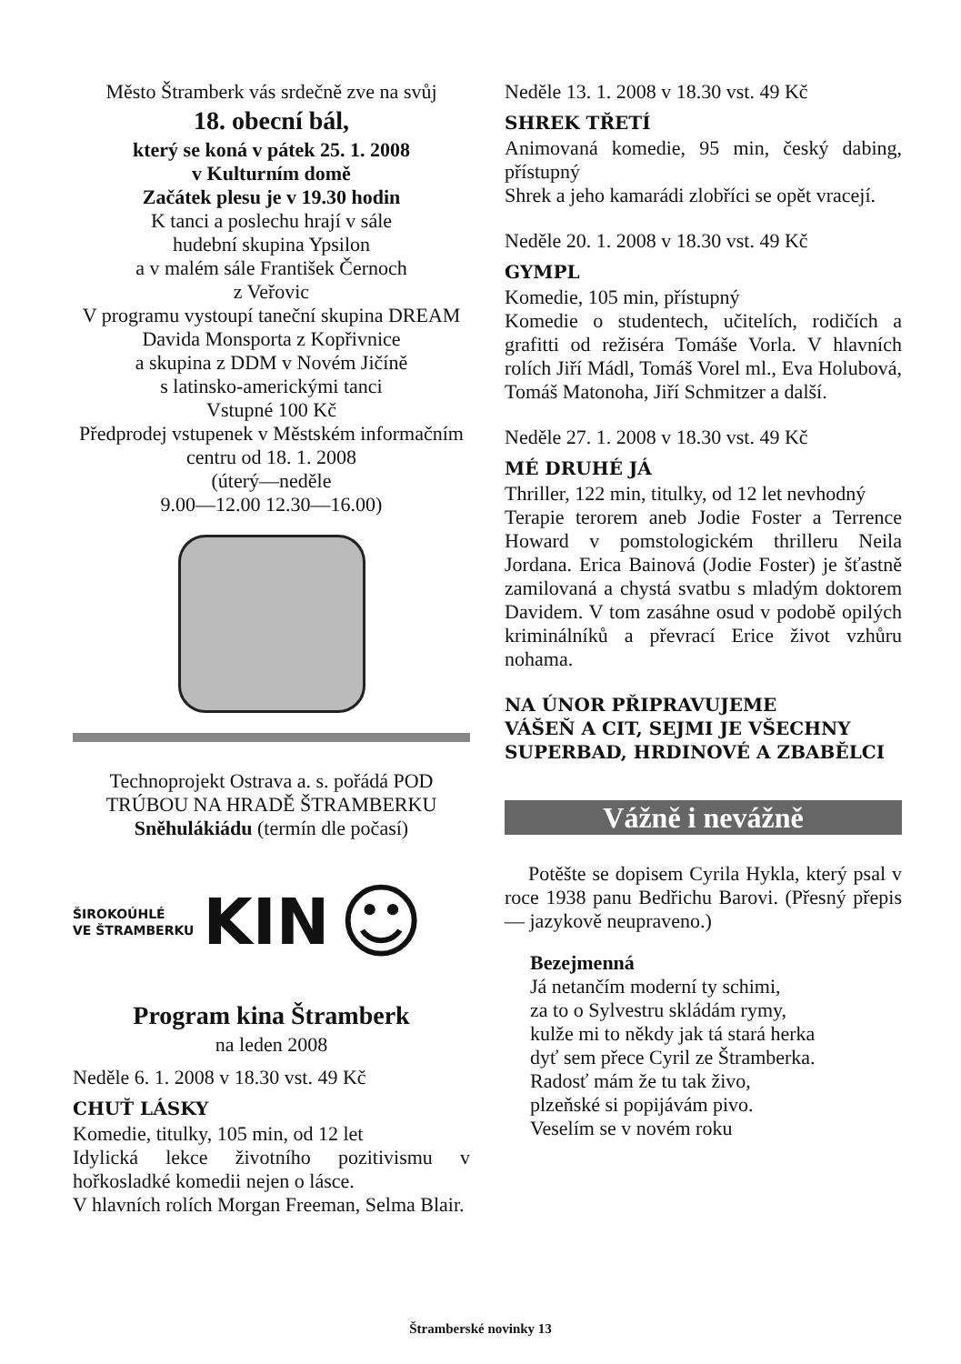Město Štramberk vás srdečně zve na svůj
18. obecní bál,
který se koná v pátek 25. 1. 2008
v Kulturním domě
Začátek plesu je v 19.30 hodin
K tanci a poslechu hrají v sále
hudební skupina Ypsilon
a v malém sále František Černoch
z Veřovic
V programu vystoupí taneční skupina DREAM Davida Monsporta z Kopřivnice
a skupina z DDM v Novém Jičíně
s latinsko-americkými tanci
Vstupné 100 Kč
Předprodej vstupenek v Městském informačním centru od 18. 1. 2008
(úterý—neděle
9.00—12.00 12.30—16.00)
Technoprojekt Ostrava a. s. pořádá POD TRÚBOU NA HRADĚ ŠTRAMBERKU Sněhulákiádu (termín dle počasí)
ŠIROKOÚHLÉ
VE ŠTRAMBERKU KIN ☺
Program kina Štramberk
na leden 2008
Neděle 6. 1. 2008 v 18.30 vst. 49 Kč
CHUŤ LÁSKY
Komedie, titulky, 105 min, od 12 let
Idylická lekce životního pozitivismu v hořkosladké komedii nejen o lásce.
V hlavních rolích Morgan Freeman, Selma Blair.
Neděle 13. 1. 2008 v 18.30 vst. 49 Kč
SHREK TŘETÍ
Animovaná komedie, 95 min, český dabing, přístupný
Shrek a jeho kamarádi zlobříci se opět vracejí.
Neděle 20. 1. 2008 v 18.30 vst. 49 Kč
GYMPL
Komedie, 105 min, přístupný
Komedie o studentech, učitelích, rodičích a grafitti od režiséra Tomáše Vorla. V hlavních rolích Jiří Mádl, Tomáš Vorel ml., Eva Holubová, Tomáš Matonoha, Jiří Schmitzer a další.
Neděle 27. 1. 2008 v 18.30 vst. 49 Kč
MÉ DRUHÉ JÁ
Thriller, 122 min, titulky, od 12 let nevhodný
Terapie terorem aneb Jodie Foster a Terrence Howard v pomstologickém thrilleru Neila Jordana. Erica Bainová (Jodie Foster) je šťastně zamilovaná a chystá svatbu s mladým doktorem Davidem. V tom zasáhne osud v podobě opilých kriminálníků a převrací Erice život vzhůru nohama.
NA ÚNOR PŘIPRAVUJEME
VÁŠEŇ A CIT, SEJMI JE VŠECHNY
SUPERBAD, HRDINOVÉ A ZBABĚLCI
Vážně i nevážně
Potěšte se dopisem Cyrila Hykla, který psal v roce 1938 panu Bedřichu Barovi. (Přesný přepis — jazykově neupraveno.)
Bezejmenná
Já netančím moderní ty schimi,
za to o Sylvestru skládám rymy,
kulže mi to někdy jak tá stará herka
dyť sem přece Cyril ze Štramberka.
Radosť mám že tu tak živo,
plzeňské si popijávám pivo.
Veselím se v novém roku
Štramberské novinky 13